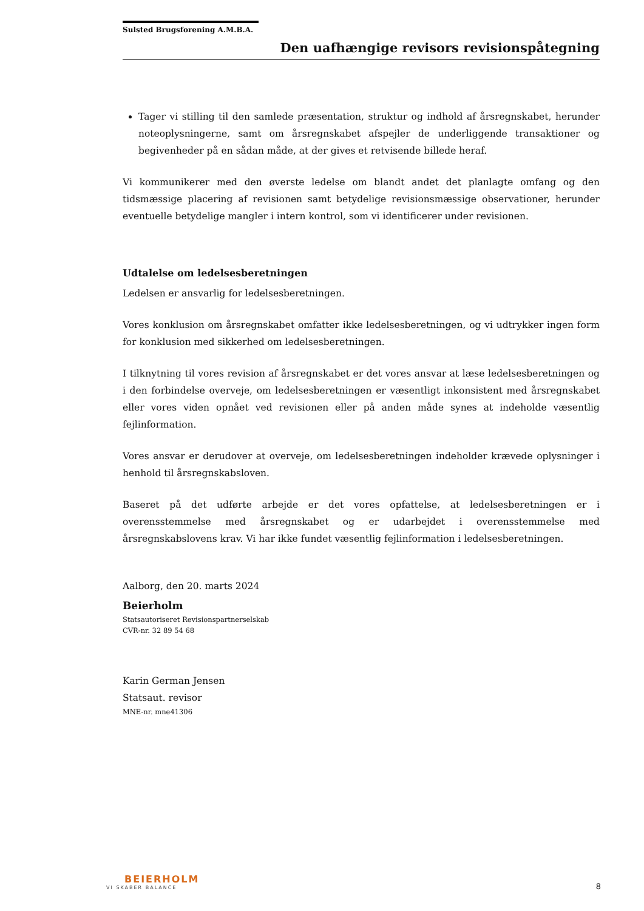Sulsted Brugsforening A.M.B.A.
Den uafhængige revisors revisionspåtegning
Tager vi stilling til den samlede præsentation, struktur og indhold af årsregnskabet, herunder noteoplysningerne, samt om årsregnskabet afspejler de underliggende transaktioner og begivenheder på en sådan måde, at der gives et retvisende billede heraf.
Vi kommunikerer med den øverste ledelse om blandt andet det planlagte omfang og den tidsmæssige placering af revisionen samt betydelige revisionsmæssige observationer, herunder eventuelle betydelige mangler i intern kontrol, som vi identificerer under revisionen.
Udtalelse om ledelsesberetningen
Ledelsen er ansvarlig for ledelsesberetningen.
Vores konklusion om årsregnskabet omfatter ikke ledelsesberetningen, og vi udtrykker ingen form for konklusion med sikkerhed om ledelsesberetningen.
I tilknytning til vores revision af årsregnskabet er det vores ansvar at læse ledelsesberetningen og i den forbindelse overveje, om ledelsesberetningen er væsentligt inkonsistent med årsregnskabet eller vores viden opnået ved revisionen eller på anden måde synes at indeholde væsentlig fejlinformation.
Vores ansvar er derudover at overveje, om ledelsesberetningen indeholder krævede oplysninger i henhold til årsregnskabsloven.
Baseret på det udførte arbejde er det vores opfattelse, at ledelsesberetningen er i overensstemmelse med årsregnskabet og er udarbejdet i overensstemmelse med årsregnskabslovens krav. Vi har ikke fundet væsentlig fejlinformation i ledelsesberetningen.
Aalborg, den 20. marts 2024
Beierholm
Statsautoriseret Revisionspartnerselskab
CVR-nr. 32 89 54 68
Karin German Jensen
Statsaut. revisor
MNE-nr. mne41306
BEIERHOLM
VI SKABER BALANCE
8